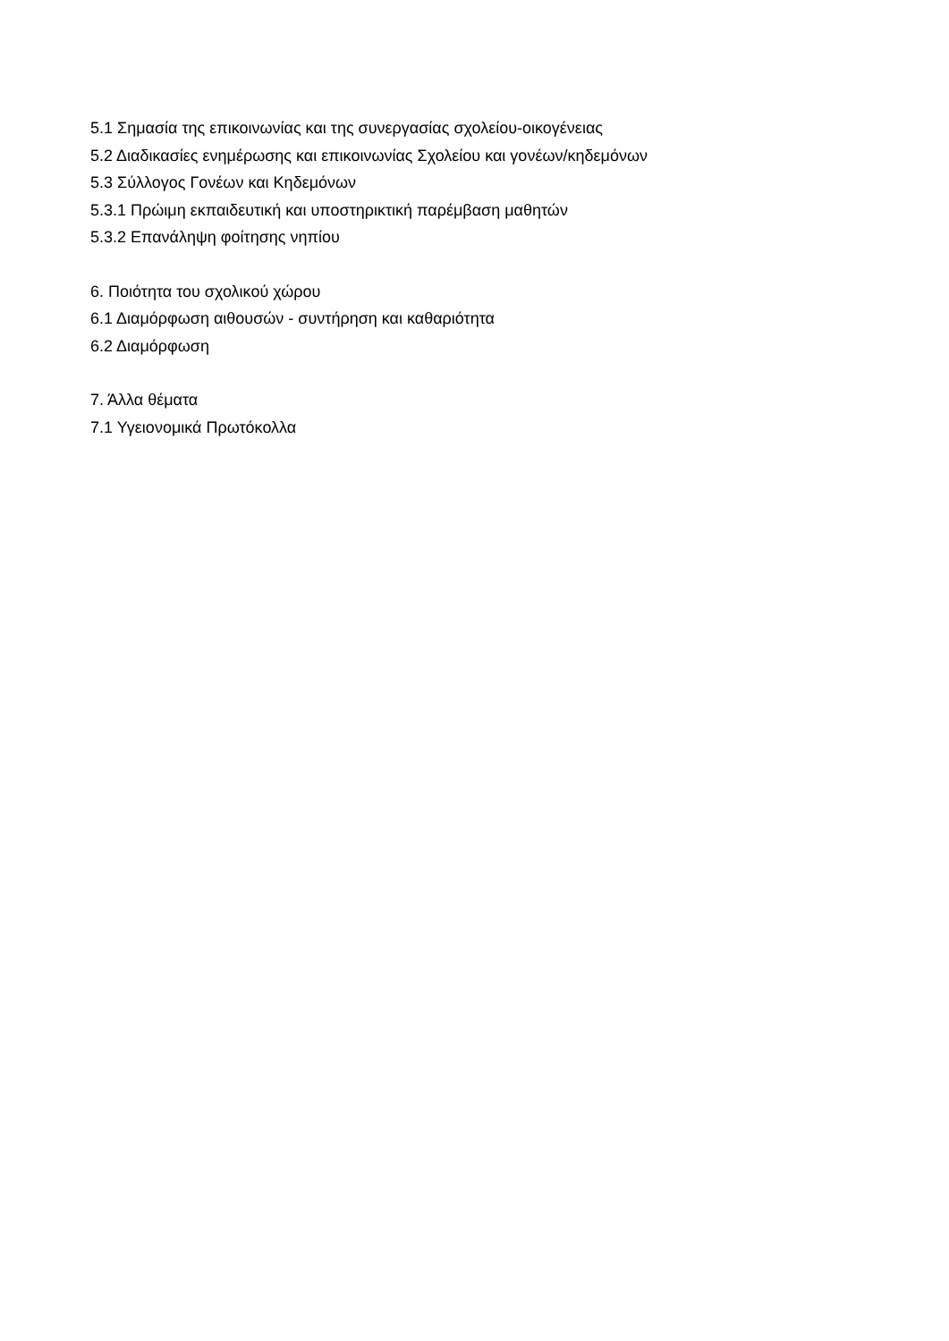5.1 Σημασία της επικοινωνίας και της συνεργασίας σχολείου-οικογένειας
5.2 Διαδικασίες ενημέρωσης και επικοινωνίας Σχολείου και γονέων/κηδεμόνων
5.3 Σύλλογος Γονέων και Κηδεμόνων
5.3.1 Πρώιμη εκπαιδευτική και υποστηρικτική παρέμβαση μαθητών
5.3.2 Επανάληψη φοίτησης νηπίου
6. Ποιότητα του σχολικού χώρου
6.1 Διαμόρφωση αιθουσών - συντήρηση και καθαριότητα
6.2 Διαμόρφωση
7. Άλλα θέματα
7.1 Υγειονομικά Πρωτόκολλα